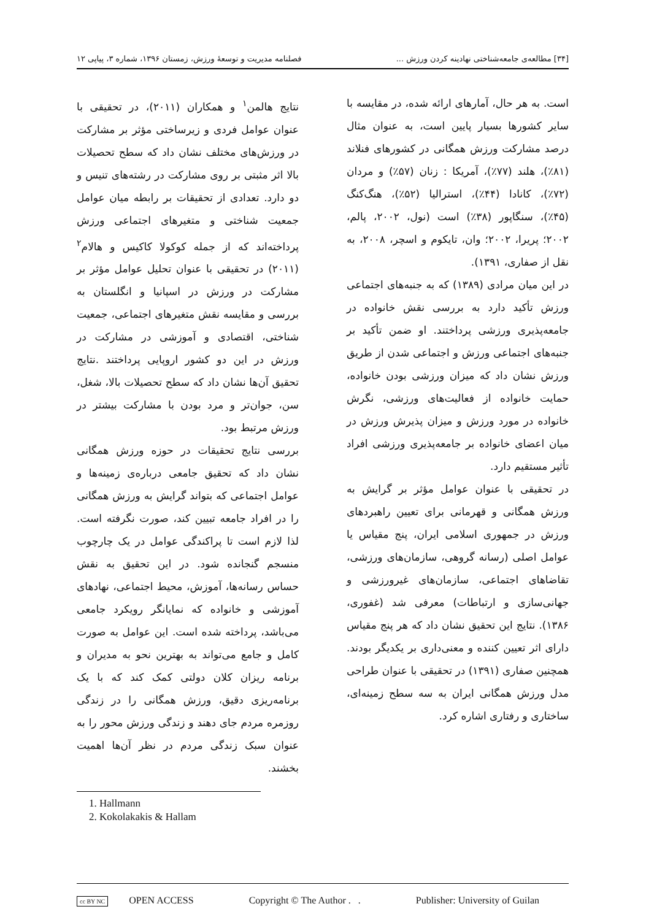[۳۴] مطالعه‌ی جامعه‌شناختی نهادینه کردن ورزش ... فصلنامه مدیریت و توسعهٔ ورزش، زمستان ۱۳۹۶، شماره ۳، پیاپی ۱۲
است. به هر حال، آمارهای ارائه شده، در مقایسه با سایر کشورها بسیار پایین است، به عنوان مثال درصد مشارکت ورزش همگانی در کشورهای فنلاند (۸۱٪)، هلند (۷۷٪)، آمریکا : زنان (۵۷٪) و مردان (۷۲٪)، کانادا (۴۴٪)، استرالیا (۵۲٪)، هنگ‌کنگ (۴۵٪)، سنگاپور (۳۸٪) است (نول، ۲۰۰۲، پالم، ۲۰۰۲؛ پریرا، ۲۰۰۲؛ وان، تایکوم و اسچر، ۲۰۰۸، به نقل از صفاری، ۱۳۹۱).
در این میان مرادی (۱۳۸۹) که به جنبه‌های اجتماعی ورزش تأکید دارد به بررسی نقش خانواده در جامعه‌پذیری ورزشی پرداختند. او ضمن تأکید بر جنبه‌های اجتماعی ورزش و اجتماعی شدن از طریق ورزش نشان داد که میزان ورزشی بودن خانواده، حمایت خانواده از فعالیت‌های ورزشی، نگرش خانواده در مورد ورزش و میزان پذیرش ورزش در میان اعضای خانواده بر جامعه‌پذیری ورزشی افراد تأثیر مستقیم دارد.
در تحقیقی با عنوان عوامل مؤثر بر گرایش به ورزش همگانی و قهرمانی برای تعیین راهبردهای ورزش در جمهوری اسلامی ایران، پنج مقیاس یا عوامل اصلی (رسانه گروهی، سازمان‌های ورزشی، تقاضاهای اجتماعی، سازمان‌های غیرورزشی و جهانی‌سازی و ارتباطات) معرفی شد (غفوری، ۱۳۸۶). نتایج این تحقیق نشان داد که هر پنج مقیاس دارای اثر تعیین کننده و معنی‌داری بر یکدیگر بودند. همچنین صفاری (۱۳۹۱) در تحقیقی با عنوان طراحی مدل ورزش همگانی ایران به سه سطح زمینه‌ای، ساختاری و رفتاری اشاره کرد.
نتایج هالمن<sup>۱</sup> و همکاران (۲۰۱۱)، در تحقیقی با عنوان عوامل فردی و زیرساختی مؤثر بر مشارکت در ورزش‌های مختلف نشان داد که سطح تحصیلات بالا اثر مثبتی بر روی مشارکت در رشته‌های تنیس و دو دارد. تعدادی از تحقیقات بر رابطه میان عوامل جمعیت شناختی و متغیرهای اجتماعی ورزش پرداخته‌اند که از جمله کوکولا کاکیس و هالام<sup>۲</sup> (۲۰۱۱) در تحقیقی با عنوان تحلیل عوامل مؤثر بر مشارکت در ورزش در اسپانیا و انگلستان به بررسی و مقایسه نقش متغیرهای اجتماعی، جمعیت شناختی، اقتصادی و آموزشی در مشارکت در ورزش در این دو کشور اروپایی پرداختند .نتایج تحقیق آن‌ها نشان داد که سطح تحصیلات بالا، شغل، سن، جوان‌تر و مرد بودن با مشارکت بیشتر در ورزش مرتبط بود.
بررسی نتایج تحقیقات در حوزه ورزش همگانی نشان داد که تحقیق جامعی درباره‌ی زمینه‌ها و عوامل اجتماعی که بتواند گرایش به ورزش همگانی را در افراد جامعه تبیین کند، صورت نگرفته است. لذا لازم است تا پراکندگی عوامل در یک چارچوب منسجم گنجانده شود. در این تحقیق به نقش حساس رسانه‌ها، آموزش، محیط اجتماعی، نهادهای آموزشی و خانواده که نمایانگر رویکرد جامعی می‌باشد، پرداخته شده است. این عوامل به صورت کامل و جامع می‌تواند به بهترین نحو به مدیران و برنامه ریزان کلان دولتی کمک کند که با یک برنامه‌ریزی دقیق، ورزش همگانی را در زندگی روزمره مردم جای دهند و زندگی ورزش محور را به عنوان سبک زندگی مردم در نظر آن‌ها اهمیت بخشند.
1. Hallmann
2. Kokolakakis & Hallam
cc BY NC OPEN ACCESS Copyright © The Author . . Publisher: University of Guilan